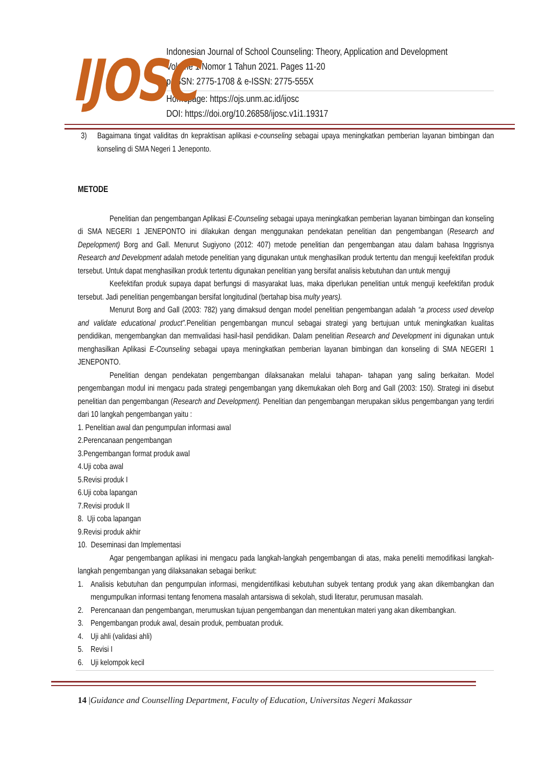IJOSC
Indonesian Journal of School Counseling: Theory, Application and Development
Volume 1 Nomor 1 Tahun 2021. Pages 11-20
p-ISSN: 2775-1708 & e-ISSN: 2775-555X
Homepage: https://ojs.unm.ac.id/ijosc
DOI: https://doi.org/10.26858/ijosc.v1i1.19317
3) Bagaimana tingat validitas dn kepraktisan aplikasi e-counseling sebagai upaya meningkatkan pemberian layanan bimbingan dan konseling di SMA Negeri 1 Jeneponto.
METODE
Penelitian dan pengembangan Aplikasi E-Counseling sebagai upaya meningkatkan pemberian layanan bimbingan dan konseling di SMA NEGERI 1 JENEPONTO ini dilakukan dengan menggunakan pendekatan penelitian dan pengembangan (Research and Depelopment) Borg and Gall. Menurut Sugiyono (2012: 407) metode penelitian dan pengembangan atau dalam bahasa Inggrisnya Research and Development adalah metode penelitian yang digunakan untuk menghasilkan produk tertentu dan menguji keefektifan produk tersebut. Untuk dapat menghasilkan produk tertentu digunakan penelitian yang bersifat analisis kebutuhan dan untuk menguji
Keefektifan produk supaya dapat berfungsi di masyarakat luas, maka diperlukan penelitian untuk menguji keefektifan produk tersebut. Jadi penelitian pengembangan bersifat longitudinal (bertahap bisa multy years).
Menurut Borg and Gall (2003: 782) yang dimaksud dengan model penelitian pengembangan adalah “a process used develop and validate educational product”. Penelitian pengembangan muncul sebagai strategi yang bertujuan untuk meningkatkan kualitas pendidikan, mengembangkan dan memvalidasi hasil-hasil pendidikan. Dalam penelitian Research and Development ini digunakan untuk menghasilkan Aplikasi E-Counseling sebagai upaya meningkatkan pemberian layanan bimbingan dan konseling di SMA NEGERI 1 JENEPONTO.
Penelitian dengan pendekatan pengembangan dilaksanakan melalui tahapan- tahapan yang saling berkaitan. Model pengembangan modul ini mengacu pada strategi pengembangan yang dikemukakan oleh Borg and Gall (2003: 150). Strategi ini disebut penelitian dan pengembangan (Research and Development). Penelitian dan pengembangan merupakan siklus pengembangan yang terdiri dari 10 langkah pengembangan yaitu :
1. Penelitian awal dan pengumpulan informasi awal
2.Perencanaan pengembangan
3.Pengembangan format produk awal
4.Uji coba awal
5.Revisi produk I
6.Uji coba lapangan
7.Revisi produk II
8. Uji coba lapangan
9.Revisi produk akhir
10. Deseminasi dan Implementasi
Agar pengembangan aplikasi ini mengacu pada langkah-langkah pengembangan di atas, maka peneliti memodifikasi langkah-langkah pengembangan yang dilaksanakan sebagai berikut:
1. Analisis kebutuhan dan pengumpulan informasi, mengidentifikasi kebutuhan subyek tentang produk yang akan dikembangkan dan mengumpulkan informasi tentang fenomena masalah antarsiswa di sekolah, studi literatur, perumusan masalah.
2. Perencanaan dan pengembangan, merumuskan tujuan pengembangan dan menentukan materi yang akan dikembangkan.
3. Pengembangan produk awal, desain produk, pembuatan produk.
4. Uji ahli (validasi ahli)
5. Revisi I
6. Uji kelompok kecil
14 |Guidance and Counselling Department, Faculty of Education, Universitas Negeri Makassar